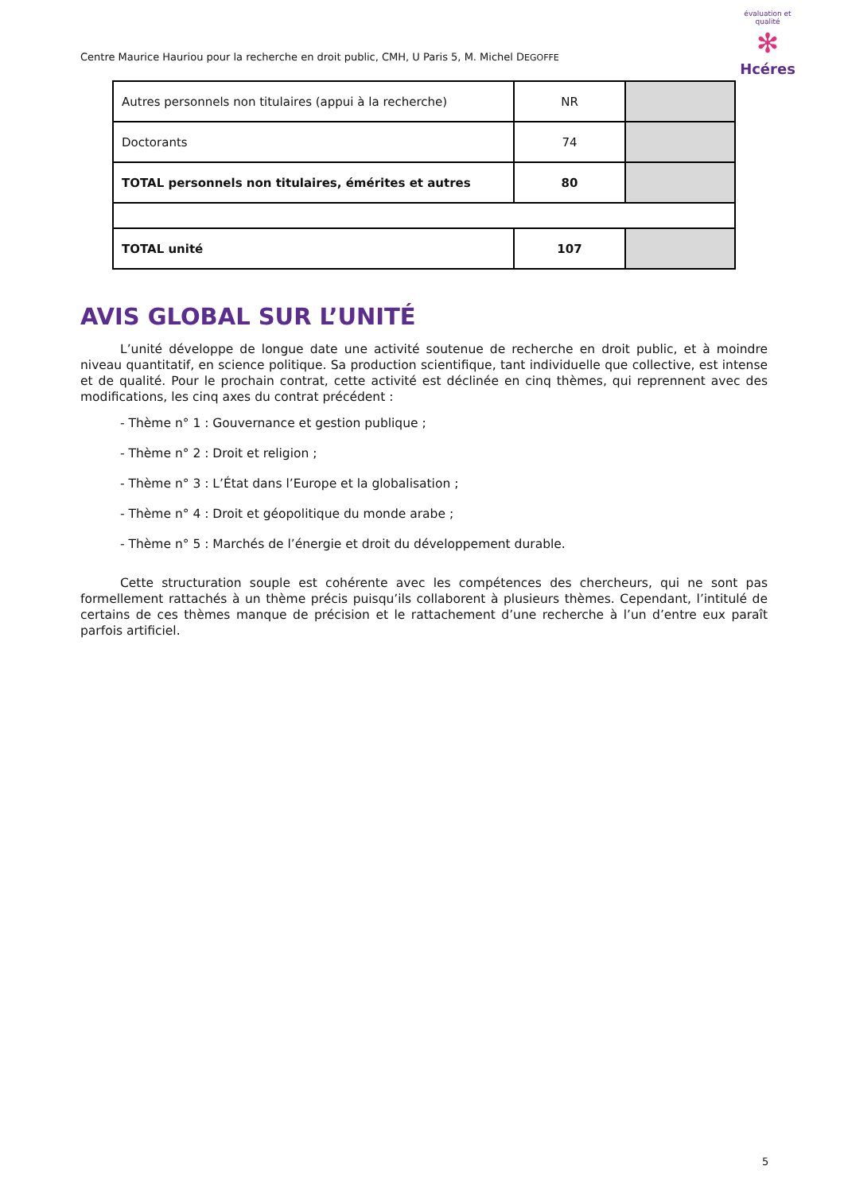Centre Maurice Hauriou pour la recherche en droit public, CMH, U Paris 5, M. Michel DEGOFFE
évaluation et qualité
✻
Hcéres
| Autres personnels non titulaires (appui à la recherche) | NR | |
| Doctorants | 74 | |
| TOTAL personnels non titulaires, émérites et autres | 80 | |
| TOTAL unité | 107 | |
AVIS GLOBAL SUR L’UNITÉ
L’unité développe de longue date une activité soutenue de recherche en droit public, et à moindre niveau quantitatif, en science politique. Sa production scientifique, tant individuelle que collective, est intense et de qualité. Pour le prochain contrat, cette activité est déclinée en cinq thèmes, qui reprennent avec des modifications, les cinq axes du contrat précédent :
- Thème n° 1 : Gouvernance et gestion publique ;
- Thème n° 2 : Droit et religion ;
- Thème n° 3 : L’État dans l’Europe et la globalisation ;
- Thème n° 4 : Droit et géopolitique du monde arabe ;
- Thème n° 5 : Marchés de l’énergie et droit du développement durable.
Cette structuration souple est cohérente avec les compétences des chercheurs, qui ne sont pas formellement rattachés à un thème précis puisqu’ils collaborent à plusieurs thèmes. Cependant, l’intitulé de certains de ces thèmes manque de précision et le rattachement d’une recherche à l’un d’entre eux paraît parfois artificiel.
5